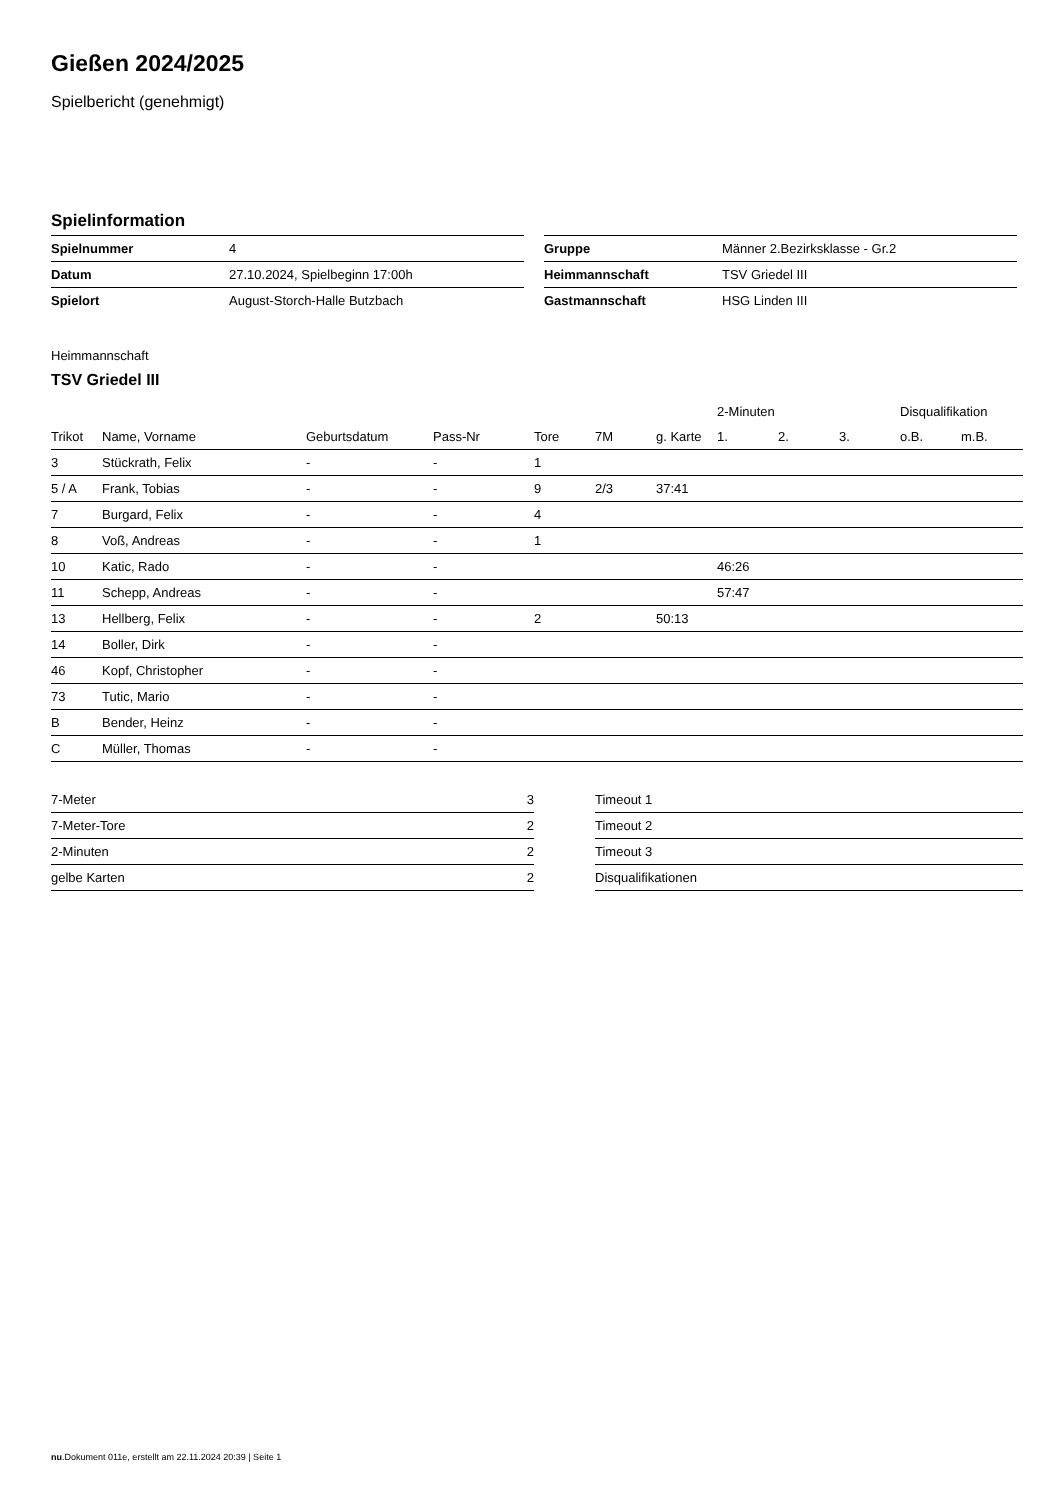Gießen 2024/2025
Spielbericht (genehmigt)
Spielinformation
| Spielnummer | 4 |
| Datum | 27.10.2024, Spielbeginn 17:00h |
| Spielort | August-Storch-Halle Butzbach |
| Gruppe | Männer 2.Bezirksklasse - Gr.2 |
| Heimmannschaft | TSV Griedel III |
| Gastmannschaft | HSG Linden III |
Heimmannschaft
TSV Griedel III
| | | | | | | | 2-Minuten | | | Disqualifikation | |
| --- | --- | --- | --- | --- | --- | --- | --- | --- | --- | --- | --- |
| Trikot | Name, Vorname | Geburtsdatum | Pass-Nr | Tore | 7M | g. Karte | 1. | 2. | 3. | o.B. | m.B. |
| 3 | Stückrath, Felix | - | - | 1 | | | | | | | |
| 5 / A | Frank, Tobias | - | - | 9 | 2/3 | 37:41 | | | | | |
| 7 | Burgard, Felix | - | - | 4 | | | | | | | |
| 8 | Voß, Andreas | - | - | 1 | | | | | | | |
| 10 | Katic, Rado | - | - | | | | 46:26 | | | | |
| 11 | Schepp, Andreas | - | - | | | | 57:47 | | | | |
| 13 | Hellberg, Felix | - | - | 2 | | 50:13 | | | | | |
| 14 | Boller, Dirk | - | - | | | | | | | | |
| 46 | Kopf, Christopher | - | - | | | | | | | | |
| 73 | Tutic, Mario | - | - | | | | | | | | |
| B | Bender, Heinz | - | - | | | | | | | | |
| C | Müller, Thomas | - | - | | | | | | | | |
| 7-Meter | 3 |
| 7-Meter-Tore | 2 |
| 2-Minuten | 2 |
| gelbe Karten | 2 |
| Timeout 1 |
| Timeout 2 |
| Timeout 3 |
| Disqualifikationen |
nu.Dokument 011e, erstellt am 22.11.2024 20:39 | Seite 1